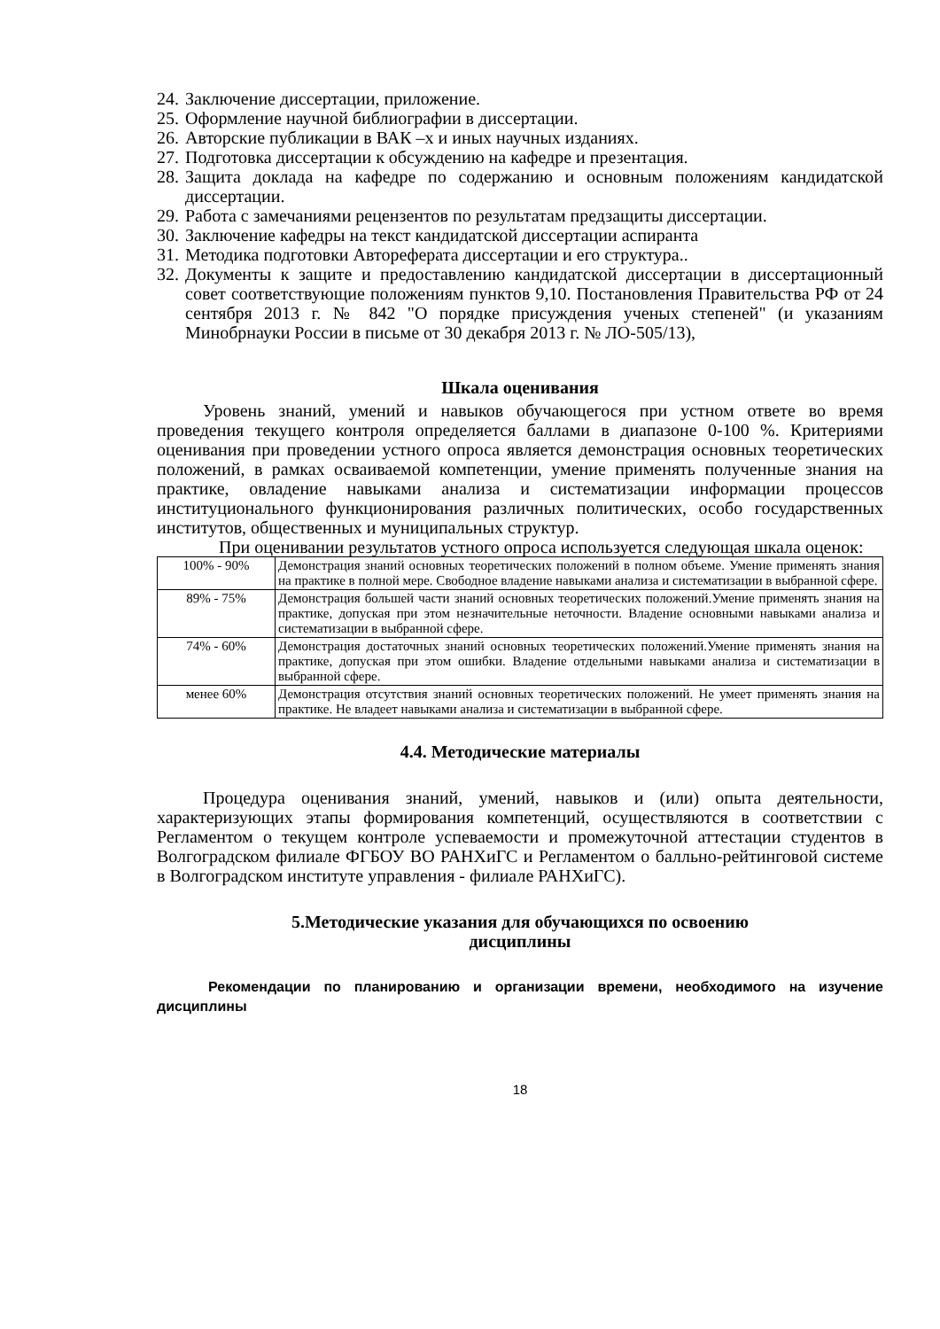24. Заключение диссертации, приложение.
25. Оформление научной библиографии в диссертации.
26. Авторские публикации в ВАК –х и иных научных изданиях.
27. Подготовка диссертации к обсуждению на кафедре и презентация.
28. Защита доклада на кафедре по содержанию и основным положениям кандидатской диссертации.
29. Работа с замечаниями рецензентов по результатам предзащиты диссертации.
30. Заключение кафедры на текст кандидатской диссертации аспиранта
31. Методика подготовки Автореферата диссертации и его структура..
32. Документы к защите и предоставлению кандидатской диссертации в диссертационный совет соответствующие положениям пунктов 9,10. Постановления Правительства РФ от 24 сентября 2013 г. № 842 "О порядке присуждения ученых степеней" (и указаниям Минобрнауки России в письме от 30 декабря 2013 г. № ЛО-505/13),
Шкала оценивания
Уровень знаний, умений и навыков обучающегося при устном ответе во время проведения текущего контроля определяется баллами в диапазоне 0-100 %. Критериями оценивания при проведении устного опроса является демонстрация основных теоретических положений, в рамках осваиваемой компетенции, умение применять полученные знания на практике, овладение навыками анализа и систематизации информации процессов институционального функционирования различных политических, особо государственных институтов, общественных и муниципальных структур.
При оценивании результатов устного опроса используется следующая шкала оценок:
| 100% - 90% | Демонстрация знаний основных теоретических положений в полном объеме. Умение применять знания на практике в полной мере. Свободное владение навыками анализа и систематизации в выбранной сфере. |
| 89% - 75% | Демонстрация большей части знаний основных теоретических положений.Умение применять знания на практике, допуская при этом незначительные неточности. Владение основными навыками анализа и систематизации в выбранной сфере. |
| 74% - 60% | Демонстрация достаточных знаний основных теоретических положений.Умение применять знания на практике, допуская при этом ошибки. Владение отдельными навыками анализа и систематизации в выбранной сфере. |
| менее 60% | Демонстрация отсутствия знаний основных теоретических положений. Не умеет применять знания на практике. Не владеет навыками анализа и систематизации в выбранной сфере. |
4.4. Методические материалы
Процедура оценивания знаний, умений, навыков и (или) опыта деятельности, характеризующих этапы формирования компетенций, осуществляются в соответствии с Регламентом о текущем контроле успеваемости и промежуточной аттестации студентов в Волгоградском филиале ФГБОУ ВО РАНХиГС и Регламентом о балльно-рейтинговой системе в Волгоградском институте управления - филиале РАНХиГС).
5.Методические указания для обучающихся по освоению
дисциплины
Рекомендации по планированию и организации времени, необходимого на изучение дисциплины
18